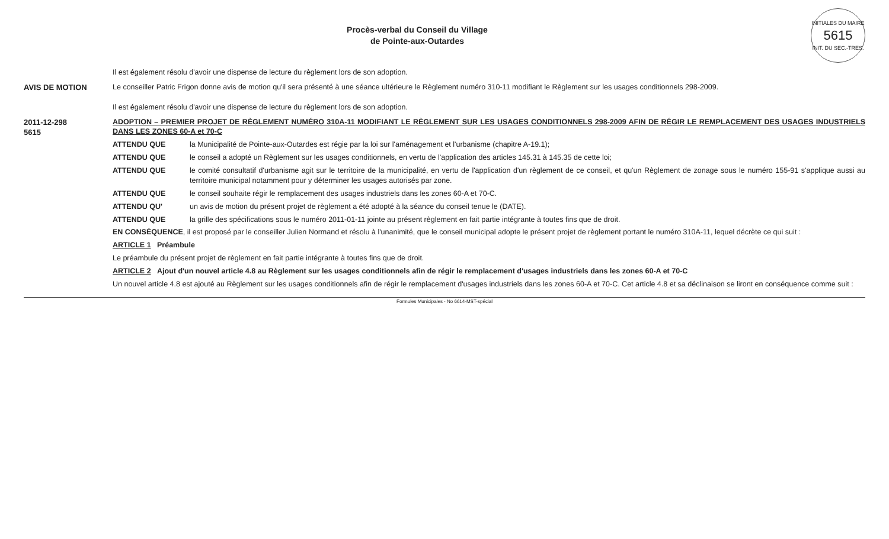Procès-verbal du Conseil du Village
de Pointe-aux-Outardes
INITIALES DU MAIRE
5615
INIT. DU SEC.-TRES.
Il est également résolu d'avoir une dispense de lecture du règlement lors de son adoption.
AVIS DE MOTION Le conseiller Patric Frigon donne avis de motion qu'il sera présenté à une séance ultérieure le Règlement numéro 310-11 modifiant le Règlement sur les usages conditionnels 298-2009.
Il est également résolu d'avoir une dispense de lecture du règlement lors de son adoption.
2011-12-298
5615
ADOPTION – PREMIER PROJET DE RÈGLEMENT NUMÉRO 310A-11 MODIFIANT LE RÈGLEMENT SUR LES USAGES CONDITIONNELS 298-2009 AFIN DE RÉGIR LE REMPLACEMENT DES USAGES INDUSTRIELS DANS LES ZONES 60-A et 70-C
ATTENDU QUE la Municipalité de Pointe-aux-Outardes est régie par la loi sur l'aménagement et l'urbanisme (chapitre A-19.1);
ATTENDU QUE le conseil a adopté un Règlement sur les usages conditionnels, en vertu de l'application des articles 145.31 à 145.35 de cette loi;
ATTENDU QUE le comité consultatif d'urbanisme agit sur le territoire de la municipalité, en vertu de l'application d'un règlement de ce conseil, et qu'un Règlement de zonage sous le numéro 155-91 s'applique aussi au territoire municipal notamment pour y déterminer les usages autorisés par zone.
ATTENDU QUE le conseil souhaite régir le remplacement des usages industriels dans les zones 60-A et 70-C.
ATTENDU QU' un avis de motion du présent projet de règlement a été adopté à la séance du conseil tenue le (DATE).
ATTENDU QUE la grille des spécifications sous le numéro 2011-01-11 jointe au présent règlement en fait partie intégrante à toutes fins que de droit.
EN CONSÉQUENCE, il est proposé par le conseiller Julien Normand et résolu à l'unanimité, que le conseil municipal adopte le présent projet de règlement portant le numéro 310A-11, lequel décrète ce qui suit :
ARTICLE 1 Préambule
Le préambule du présent projet de règlement en fait partie intégrante à toutes fins que de droit.
ARTICLE 2 Ajout d'un nouvel article 4.8 au Règlement sur les usages conditionnels afin de régir le remplacement d'usages industriels dans les zones 60-A et 70-C
Un nouvel article 4.8 est ajouté au Règlement sur les usages conditionnels afin de régir le remplacement d'usages industriels dans les zones 60-A et 70-C. Cet article 4.8 et sa déclinaison se liront en conséquence comme suit :
Formules Municipales - No 6614-MST-spécial